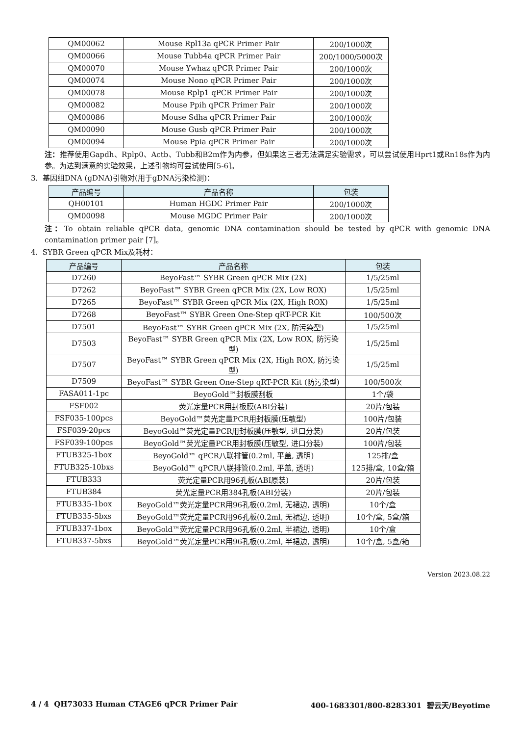| QM00062 | Mouse Rpl13a qPCR Primer Pair | 200/1000次 |
| QM00066 | Mouse Tubb4a qPCR Primer Pair | 200/1000/5000次 |
| QM00070 | Mouse Ywhaz qPCR Primer Pair | 200/1000次 |
| QM00074 | Mouse Nono qPCR Primer Pair | 200/1000次 |
| QM00078 | Mouse Rplp1 qPCR Primer Pair | 200/1000次 |
| QM00082 | Mouse Ppih qPCR Primer Pair | 200/1000次 |
| QM00086 | Mouse Sdha qPCR Primer Pair | 200/1000次 |
| QM00090 | Mouse Gusb qPCR Primer Pair | 200/1000次 |
| QM00094 | Mouse Ppia qPCR Primer Pair | 200/1000次 |
注：推荐使用Gapdh、Rplp0、Actb、Tubb和B2m作为内参，但如果这三者无法满足实验需求，可以尝试使用Hprt1或Rn18s作为内参。为达到满意的实验效果，上述引物均可尝试使用[5-6]。
3. 基因组DNA (gDNA)引物对(用于gDNA污染检测)：
| 产品编号 | 产品名称 | 包装 |
| --- | --- | --- |
| QH00101 | Human HGDC Primer Pair | 200/1000次 |
| QM00098 | Mouse MGDC Primer Pair | 200/1000次 |
注：To obtain reliable qPCR data, genomic DNA contamination should be tested by qPCR with genomic DNA contamination primer pair [7]。
4. SYBR Green qPCR Mix及耗材：
| 产品编号 | 产品名称 | 包装 |
| --- | --- | --- |
| D7260 | BeyoFast™ SYBR Green qPCR Mix (2X) | 1/5/25ml |
| D7262 | BeyoFast™ SYBR Green qPCR Mix (2X, Low ROX) | 1/5/25ml |
| D7265 | BeyoFast™ SYBR Green qPCR Mix (2X, High ROX) | 1/5/25ml |
| D7268 | BeyoFast™ SYBR Green One-Step qRT-PCR Kit | 100/500次 |
| D7501 | BeyoFast™ SYBR Green qPCR Mix (2X, 防污染型) | 1/5/25ml |
| D7503 | BeyoFast™ SYBR Green qPCR Mix (2X, Low ROX, 防污染型) | 1/5/25ml |
| D7507 | BeyoFast™ SYBR Green qPCR Mix (2X, High ROX, 防污染型) | 1/5/25ml |
| D7509 | BeyoFast™ SYBR Green One-Step qRT-PCR Kit (防污染型) | 100/500次 |
| FASA011-1pc | BeyoGold™封板膜刮板 | 1个/袋 |
| FSF002 | 荧光定量PCR用封板膜(ABI分装) | 20片/包装 |
| FSF035-100pcs | BeyoGold™荧光定量PCR用封板膜(压敏型) | 100片/包装 |
| FSF039-20pcs | BeyoGold™荧光定量PCR用封板膜(压敏型, 进口分装) | 20片/包装 |
| FSF039-100pcs | BeyoGold™荧光定量PCR用封板膜(压敏型, 进口分装) | 100片/包装 |
| FTUB325-1box | BeyoGold™ qPCR八联排管(0.2ml, 平盖, 透明) | 125排/盒 |
| FTUB325-10bxs | BeyoGold™ qPCR八联排管(0.2ml, 平盖, 透明) | 125排/盒, 10盒/箱 |
| FTUB333 | 荧光定量PCR用96孔板(ABI原装) | 20片/包装 |
| FTUB384 | 荧光定量PCR用384孔板(ABI分装) | 20片/包装 |
| FTUB335-1box | BeyoGold™荧光定量PCR用96孔板(0.2ml, 无裙边, 透明) | 10个/盒 |
| FTUB335-5bxs | BeyoGold™荧光定量PCR用96孔板(0.2ml, 无裙边, 透明) | 10个/盒, 5盒/箱 |
| FTUB337-1box | BeyoGold™荧光定量PCR用96孔板(0.2ml, 半裙边, 透明) | 10个/盒 |
| FTUB337-5bxs | BeyoGold™荧光定量PCR用96孔板(0.2ml, 半裙边, 透明) | 10个/盒, 5盒/箱 |
Version 2023.08.22
4 / 4 QH73033 Human CTAGE6 qPCR Primer Pair 400-1683301/800-8283301 碧云天/Beyotime